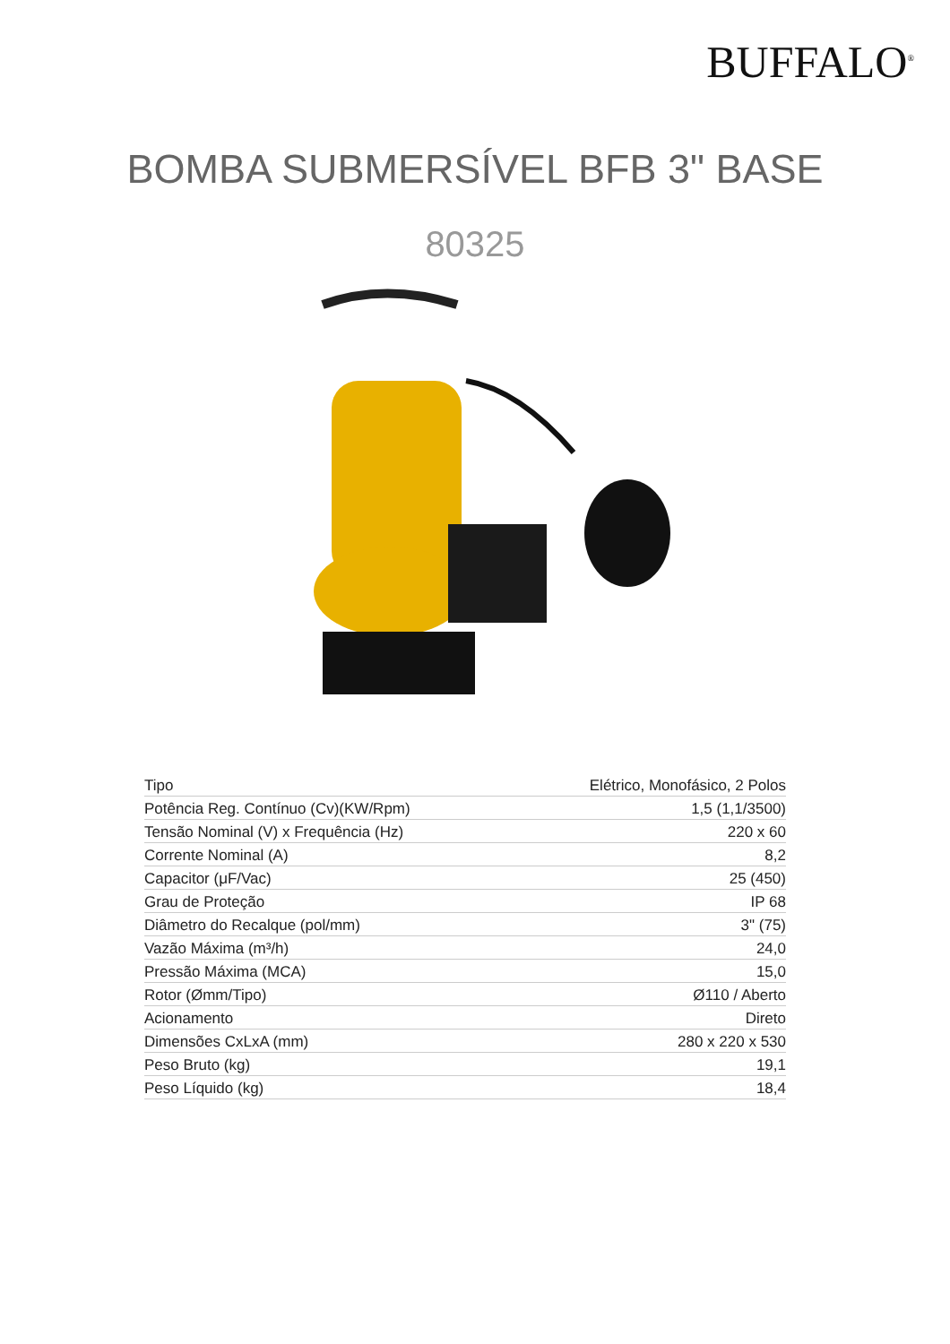BUFFALO<sup>®</sup>
BOMBA SUBMERSÍVEL BFB 3" BASE
80325
| Tipo | Elétrico, Monofásico, 2 Polos |
| Potência Reg. Contínuo (Cv)(KW/Rpm) | 1,5 (1,1/3500) |
| Tensão Nominal (V) x Frequência (Hz) | 220 x 60 |
| Corrente Nominal (A) | 8,2 |
| Capacitor (μF/Vac) | 25 (450) |
| Grau de Proteção | IP 68 |
| Diâmetro do Recalque (pol/mm) | 3" (75) |
| Vazão Máxima (m³/h) | 24,0 |
| Pressão Máxima (MCA) | 15,0 |
| Rotor (Ømm/Tipo) | Ø110 / Aberto |
| Acionamento | Direto |
| Dimensões CxLxA (mm) | 280 x 220 x 530 |
| Peso Bruto (kg) | 19,1 |
| Peso Líquido (kg) | 18,4 |